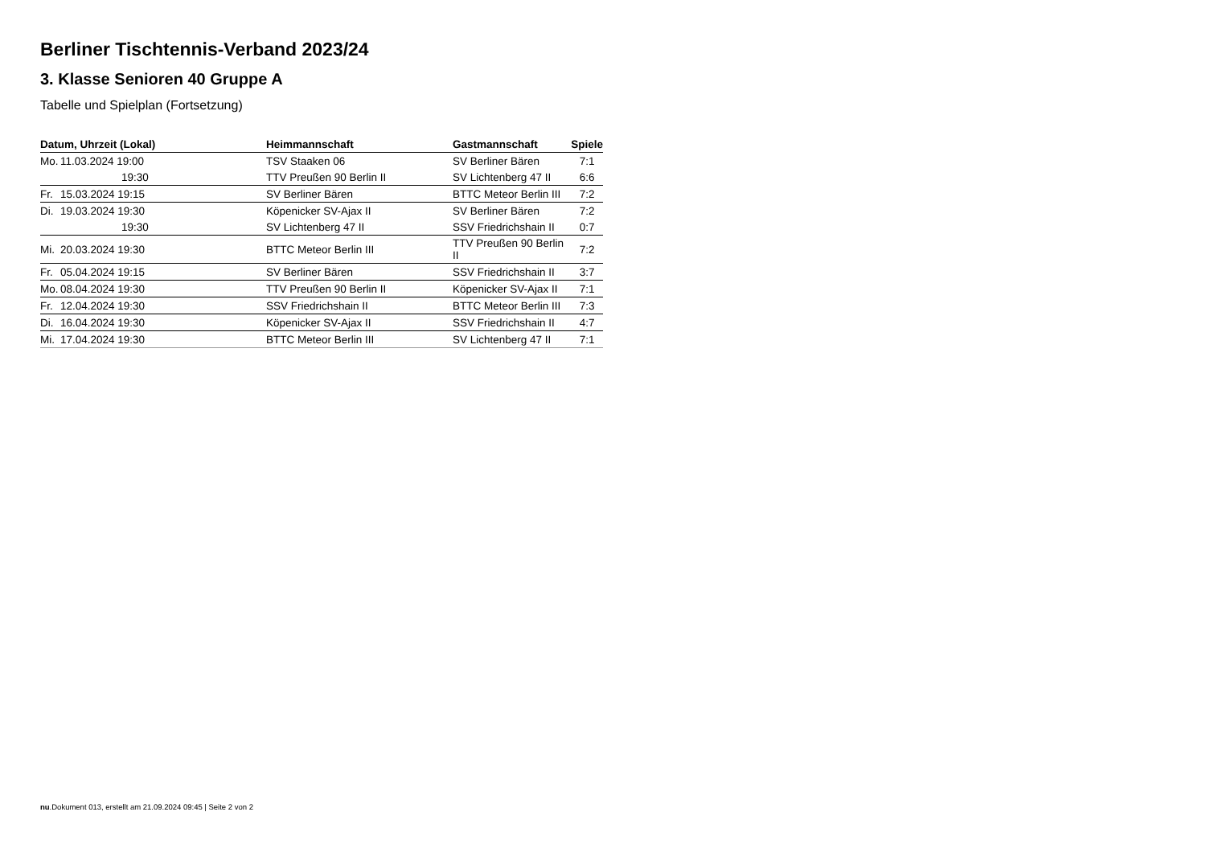Berliner Tischtennis-Verband 2023/24
3. Klasse Senioren 40 Gruppe A
Tabelle und Spielplan (Fortsetzung)
| Datum, Uhrzeit (Lokal) | Heimmannschaft | Gastmannschaft | Spiele |
| --- | --- | --- | --- |
| Mo. 11.03.2024 19:00 | TSV Staaken 06 | SV Berliner Bären | 7:1 |
| 19:30 | TTV Preußen 90 Berlin II | SV Lichtenberg 47 II | 6:6 |
| Fr. 15.03.2024 19:15 | SV Berliner Bären | BTTC Meteor Berlin III | 7:2 |
| Di. 19.03.2024 19:30 | Köpenicker SV-Ajax II | SV Berliner Bären | 7:2 |
| 19:30 | SV Lichtenberg 47 II | SSV Friedrichshain II | 0:7 |
| Mi. 20.03.2024 19:30 | BTTC Meteor Berlin III | TTV Preußen 90 Berlin II | 7:2 |
| Fr. 05.04.2024 19:15 | SV Berliner Bären | SSV Friedrichshain II | 3:7 |
| Mo. 08.04.2024 19:30 | TTV Preußen 90 Berlin II | Köpenicker SV-Ajax II | 7:1 |
| Fr. 12.04.2024 19:30 | SSV Friedrichshain II | BTTC Meteor Berlin III | 7:3 |
| Di. 16.04.2024 19:30 | Köpenicker SV-Ajax II | SSV Friedrichshain II | 4:7 |
| Mi. 17.04.2024 19:30 | BTTC Meteor Berlin III | SV Lichtenberg 47 II | 7:1 |
nu.Dokument 013, erstellt am 21.09.2024 09:45 | Seite 2 von 2